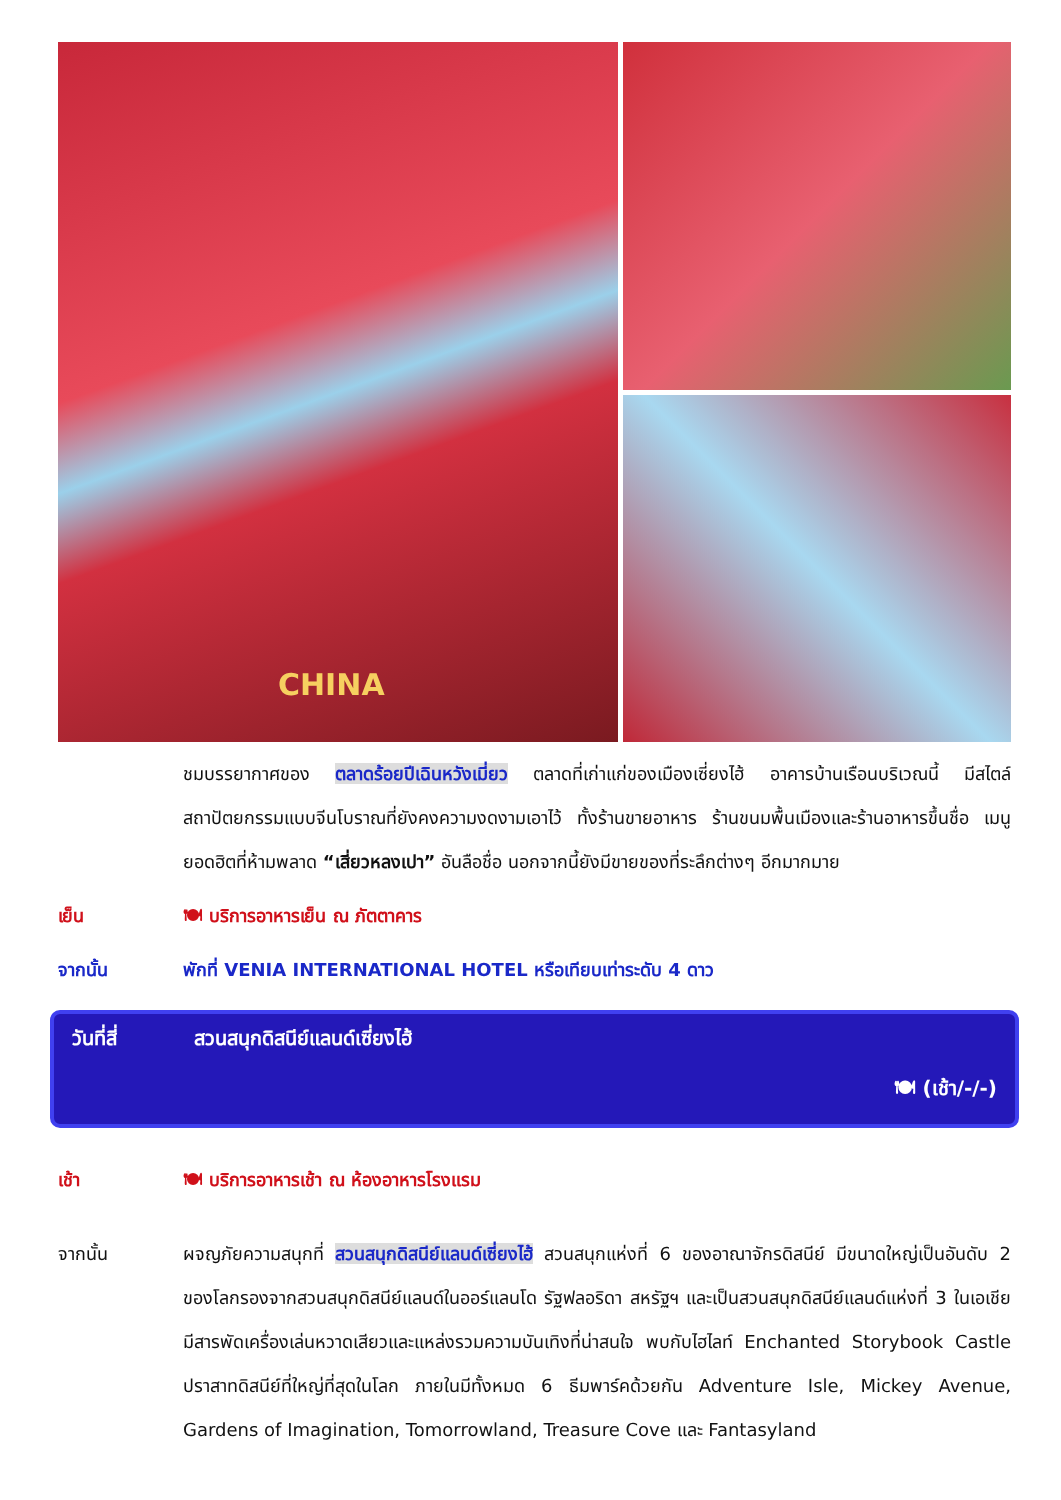CHINA
ชมบรรยากาศของ ตลาดร้อยปีเฉินหวังเมี่ยว ตลาดที่เก่าแก่ของเมืองเซี่ยงไฮ้ อาคารบ้านเรือนบริเวณนี้ มีสไตล์สถาปัตยกรรมแบบจีนโบราณที่ยังคงความงดงามเอาไว้ ทั้งร้านขายอาหาร ร้านขนมพื้นเมืองและร้านอาหารขึ้นชื่อ เมนูยอดฮิตที่ห้ามพลาด “เสี่ยวหลงเปา” อันลือชื่อ นอกจากนี้ยังมีขายของที่ระลึกต่างๆ อีกมากมาย
เย็น 🍽 บริการอาหารเย็น ณ ภัตตาคาร
จากนั้น พักที่ VENIA INTERNATIONAL HOTEL หรือเทียบเท่าระดับ 4 ดาว
วันที่สี่ สวนสนุกดิสนีย์แลนด์เซี่ยงไฮ้
🍽 (เช้า/-/-)
เช้า 🍽 บริการอาหารเช้า ณ ห้องอาหารโรงแรม
จากนั้น ผจญภัยความสนุกที่ สวนสนุกดิสนีย์แลนด์เซี่ยงไฮ้ สวนสนุกแห่งที่ 6 ของอาณาจักรดิสนีย์ มีขนาดใหญ่เป็นอันดับ 2 ของโลกรองจากสวนสนุกดิสนีย์แลนด์ในออร์แลนโด รัฐฟลอริดา สหรัฐฯ และเป็นสวนสนุกดิสนีย์แลนด์แห่งที่ 3 ในเอเชีย มีสารพัดเครื่องเล่นหวาดเสียวและแหล่งรวมความบันเทิงที่น่าสนใจ พบกับไฮไลท์ Enchanted Storybook Castle ปราสาทดิสนีย์ที่ใหญ่ที่สุดในโลก ภายในมีทั้งหมด 6 ธีมพาร์คด้วยกัน Adventure Isle, Mickey Avenue, Gardens of Imagination, Tomorrowland, Treasure Cove และ Fantasyland